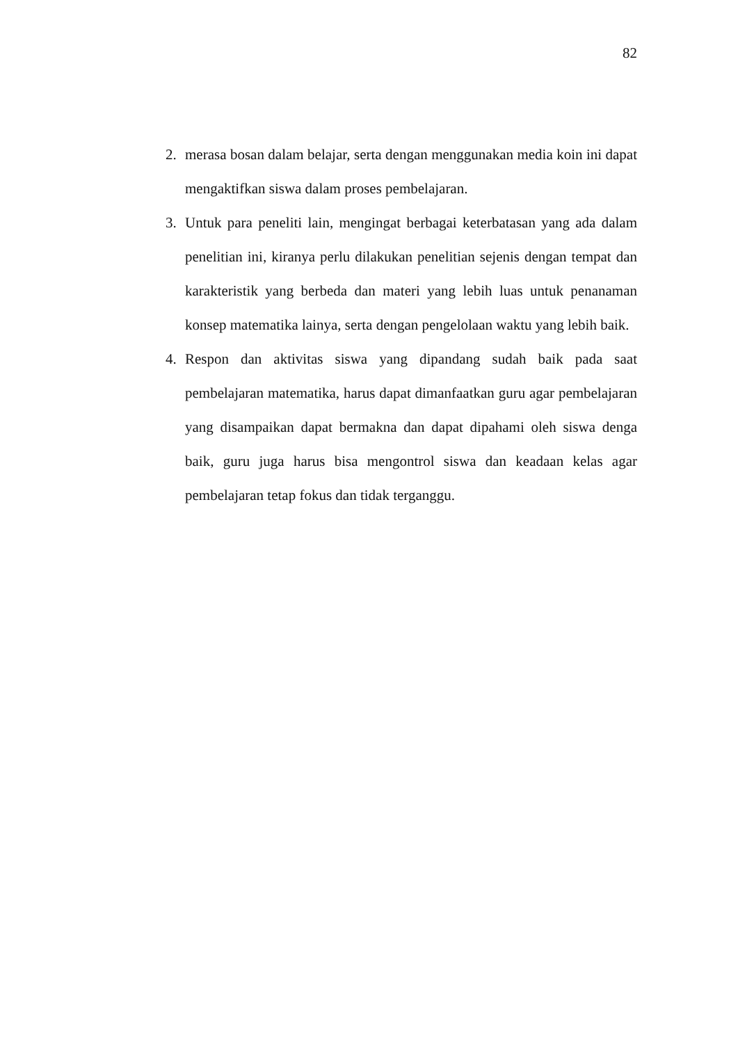82
2. merasa bosan dalam belajar, serta dengan menggunakan media koin ini dapat mengaktifkan siswa dalam proses pembelajaran.
3. Untuk para peneliti lain, mengingat berbagai keterbatasan yang ada dalam penelitian ini, kiranya perlu dilakukan penelitian sejenis dengan tempat dan karakteristik yang berbeda dan materi yang lebih luas untuk penanaman konsep matematika lainya, serta dengan pengelolaan waktu yang lebih baik.
4. Respon dan aktivitas siswa yang dipandang sudah baik pada saat pembelajaran matematika, harus dapat dimanfaatkan guru agar pembelajaran yang disampaikan dapat bermakna dan dapat dipahami oleh siswa denga baik, guru juga harus bisa mengontrol siswa dan keadaan kelas agar pembelajaran tetap fokus dan tidak terganggu.